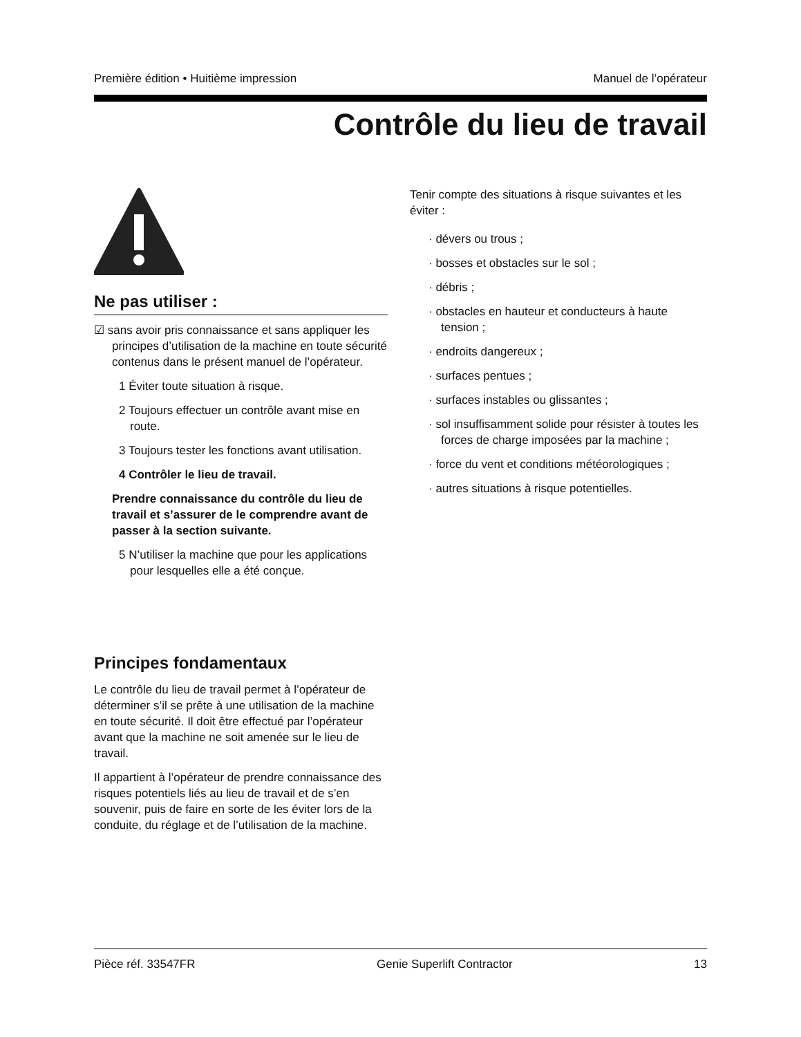Première édition • Huitième impression Manuel de l’opérateur
Contrôle du lieu de travail
Ne pas utiliser :
☑ sans avoir pris connaissance et sans appliquer les principes d’utilisation de la machine en toute sécurité contenus dans le présent manuel de l’opérateur.
1 Éviter toute situation à risque.
2 Toujours effectuer un contrôle avant mise en route.
3 Toujours tester les fonctions avant utilisation.
4 Contrôler le lieu de travail.
Prendre connaissance du contrôle du lieu de travail et s’assurer de le comprendre avant de passer à la section suivante.
5 N’utiliser la machine que pour les applications pour lesquelles elle a été conçue.
Principes fondamentaux
Le contrôle du lieu de travail permet à l’opérateur de déterminer s’il se prête à une utilisation de la machine en toute sécurité. Il doit être effectué par l’opérateur avant que la machine ne soit amenée sur le lieu de travail.
Il appartient à l’opérateur de prendre connaissance des risques potentiels liés au lieu de travail et de s’en souvenir, puis de faire en sorte de les éviter lors de la conduite, du réglage et de l’utilisation de la machine.
Tenir compte des situations à risque suivantes et les éviter :
· dévers ou trous ;
· bosses et obstacles sur le sol ;
· débris ;
· obstacles en hauteur et conducteurs à haute tension ;
· endroits dangereux ;
· surfaces pentues ;
· surfaces instables ou glissantes ;
· sol insuffisamment solide pour résister à toutes les forces de charge imposées par la machine ;
· force du vent et conditions météorologiques ;
· autres situations à risque potentielles.
Pièce réf. 33547FR Genie Superlift Contractor 13